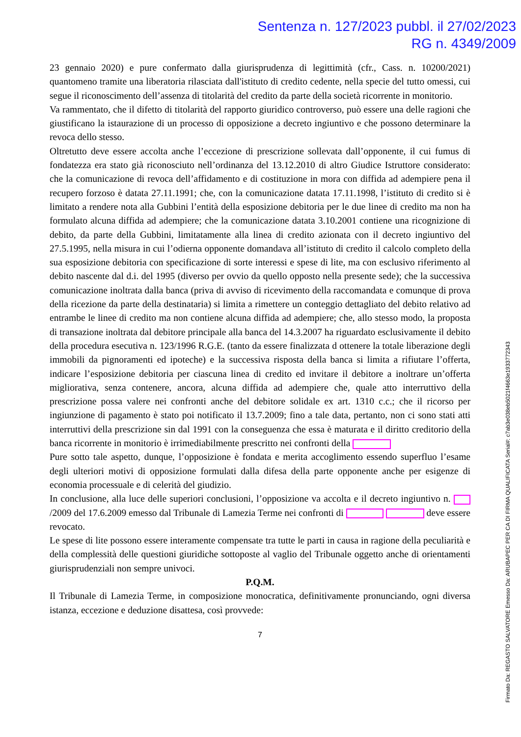Sentenza n. 127/2023 pubbl. il 27/02/2023
RG n. 4349/2009
23 gennaio 2020) e pure confermato dalla giurisprudenza di legittimità (cfr., Cass. n. 10200/2021) quantomeno tramite una liberatoria rilasciata dall'istituto di credito cedente, nella specie del tutto omessi, cui segue il riconoscimento dell’assenza di titolarità del credito da parte della società ricorrente in monitorio.
Va rammentato, che il difetto di titolarità del rapporto giuridico controverso, può essere una delle ragioni che giustificano la istaurazione di un processo di opposizione a decreto ingiuntivo e che possono determinare la revoca dello stesso.
Oltretutto deve essere accolta anche l’eccezione di prescrizione sollevata dall’opponente, il cui fumus di fondatezza era stato già riconosciuto nell’ordinanza del 13.12.2010 di altro Giudice Istruttore considerato: che la comunicazione di revoca dell’affidamento e di costituzione in mora con diffida ad adempiere pena il recupero forzoso è datata 27.11.1991; che, con la comunicazione datata 17.11.1998, l’istituto di credito si è limitato a rendere nota alla Gubbini l’entità della esposizione debitoria per le due linee di credito ma non ha formulato alcuna diffida ad adempiere; che la comunicazione datata 3.10.2001 contiene una ricognizione di debito, da parte della Gubbini, limitatamente alla linea di credito azionata con il decreto ingiuntivo del 27.5.1995, nella misura in cui l’odierna opponente domandava all’istituto di credito il calcolo completo della sua esposizione debitoria con specificazione di sorte interessi e spese di lite, ma con esclusivo riferimento al debito nascente dal d.i. del 1995 (diverso per ovvio da quello opposto nella presente sede); che la successiva comunicazione inoltrata dalla banca (priva di avviso di ricevimento della raccomandata e comunque di prova della ricezione da parte della destinataria) si limita a rimettere un conteggio dettagliato del debito relativo ad entrambe le linee di credito ma non contiene alcuna diffida ad adempiere; che, allo stesso modo, la proposta di transazione inoltrata dal debitore principale alla banca del 14.3.2007 ha riguardato esclusivamente il debito della procedura esecutiva n. 123/1996 R.G.E. (tanto da essere finalizzata d ottenere la totale liberazione degli immobili da pignoramenti ed ipoteche) e la successiva risposta della banca si limita a rifiutare l’offerta, indicare l’esposizione debitoria per ciascuna linea di credito ed invitare il debitore a inoltrare un’offerta migliorativa, senza contenere, ancora, alcuna diffida ad adempiere che, quale atto interruttivo della prescrizione possa valere nei confronti anche del debitore solidale ex art. 1310 c.c.; che il ricorso per ingiunzione di pagamento è stato poi notificato il 13.7.2009; fino a tale data, pertanto, non ci sono stati atti interruttivi della prescrizione sin dal 1991 con la conseguenza che essa è maturata e il diritto creditorio della banca ricorrente in monitorio è irrimediabilmente prescritto nei confronti della
Pure sotto tale aspetto, dunque, l’opposizione è fondata e merita accoglimento essendo superfluo l’esame degli ulteriori motivi di opposizione formulati dalla difesa della parte opponente anche per esigenze di economia processuale e di celerità del giudizio.
In conclusione, alla luce delle superiori conclusioni, l’opposizione va accolta e il decreto ingiuntivo n. /2009 del 17.6.2009 emesso dal Tribunale di Lamezia Terme nei confronti di deve essere revocato.
Le spese di lite possono essere interamente compensate tra tutte le parti in causa in ragione della peculiarità e della complessità delle questioni giuridiche sottoposte al vaglio del Tribunale oggetto anche di orientamenti giurisprudenziali non sempre univoci.
P.Q.M.
Il Tribunale di Lamezia Terme, in composizione monocratica, definitivamente pronunciando, ogni diversa istanza, eccezione e deduzione disattesa, così provvede:
7
Firmato Da: REGASTO SALVATORE Emesso Da: ARUBAPEC PER CA DI FIRMA QUALIFICATA Serial#: c7ab3e038eb5021f4663e1933772343